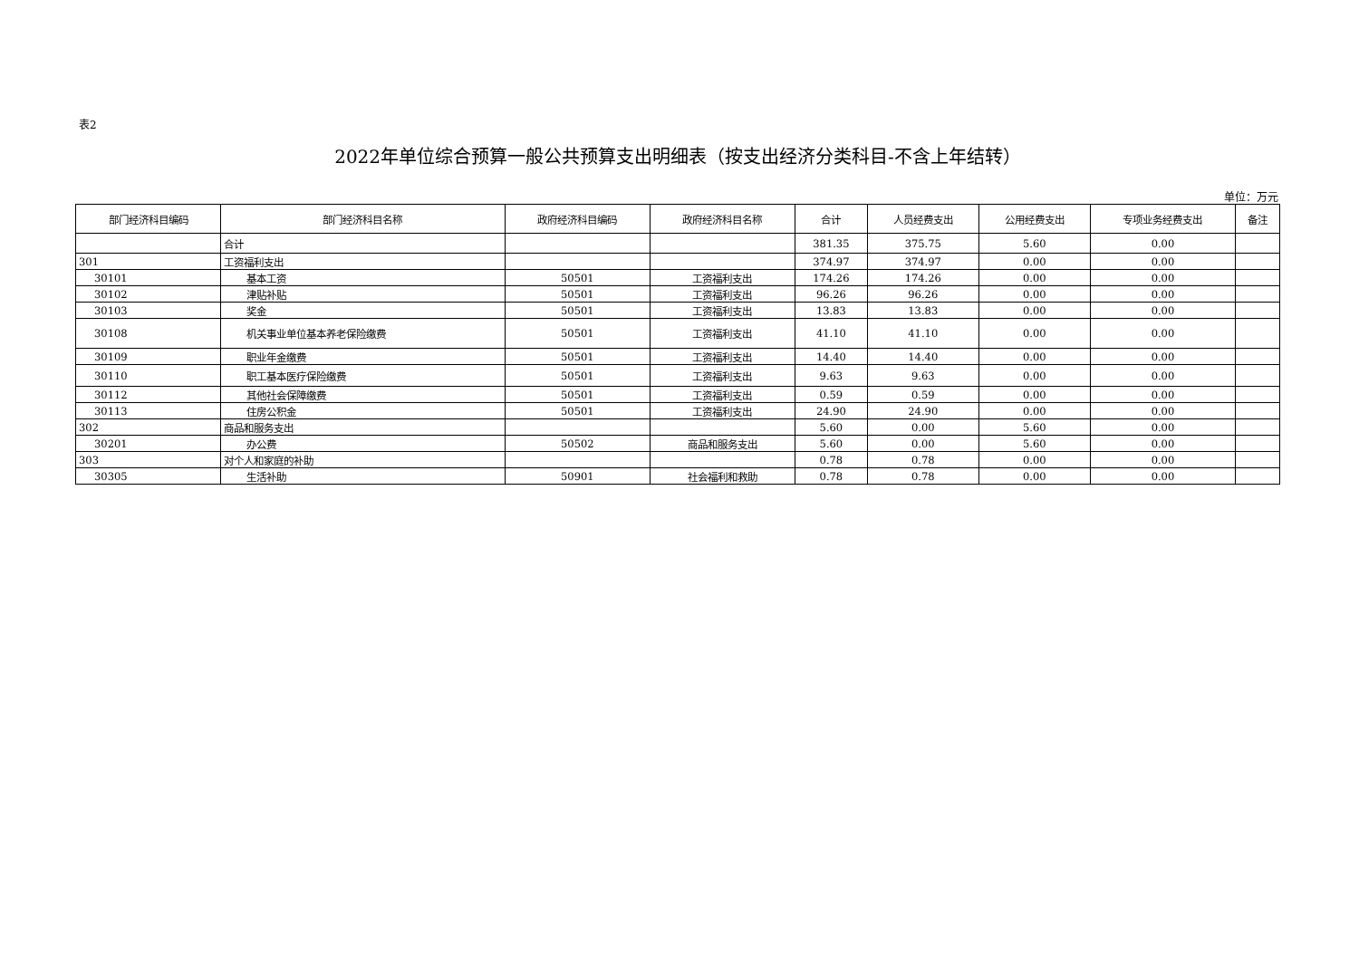表2
2022年单位综合预算一般公共预算支出明细表（按支出经济分类科目-不含上年结转）
单位：万元
| 部门经济科目编码 | 部门经济科目名称 | 政府经济科目编码 | 政府经济科目名称 | 合计 | 人员经费支出 | 公用经费支出 | 专项业务经费支出 | 备注 |
| --- | --- | --- | --- | --- | --- | --- | --- | --- |
| | 合计 | | | 381.35 | 375.75 | 5.60 | 0.00 | |
| 301 | 工资福利支出 | | | 374.97 | 374.97 | 0.00 | 0.00 | |
| 30101 | 基本工资 | 50501 | 工资福利支出 | 174.26 | 174.26 | 0.00 | 0.00 | |
| 30102 | 津贴补贴 | 50501 | 工资福利支出 | 96.26 | 96.26 | 0.00 | 0.00 | |
| 30103 | 奖金 | 50501 | 工资福利支出 | 13.83 | 13.83 | 0.00 | 0.00 | |
| 30108 | 机关事业单位基本养老保险缴费 | 50501 | 工资福利支出 | 41.10 | 41.10 | 0.00 | 0.00 | |
| 30109 | 职业年金缴费 | 50501 | 工资福利支出 | 14.40 | 14.40 | 0.00 | 0.00 | |
| 30110 | 职工基本医疗保险缴费 | 50501 | 工资福利支出 | 9.63 | 9.63 | 0.00 | 0.00 | |
| 30112 | 其他社会保障缴费 | 50501 | 工资福利支出 | 0.59 | 0.59 | 0.00 | 0.00 | |
| 30113 | 住房公积金 | 50501 | 工资福利支出 | 24.90 | 24.90 | 0.00 | 0.00 | |
| 302 | 商品和服务支出 | | | 5.60 | 0.00 | 5.60 | 0.00 | |
| 30201 | 办公费 | 50502 | 商品和服务支出 | 5.60 | 0.00 | 5.60 | 0.00 | |
| 303 | 对个人和家庭的补助 | | | 0.78 | 0.78 | 0.00 | 0.00 | |
| 30305 | 生活补助 | 50901 | 社会福利和救助 | 0.78 | 0.78 | 0.00 | 0.00 | |